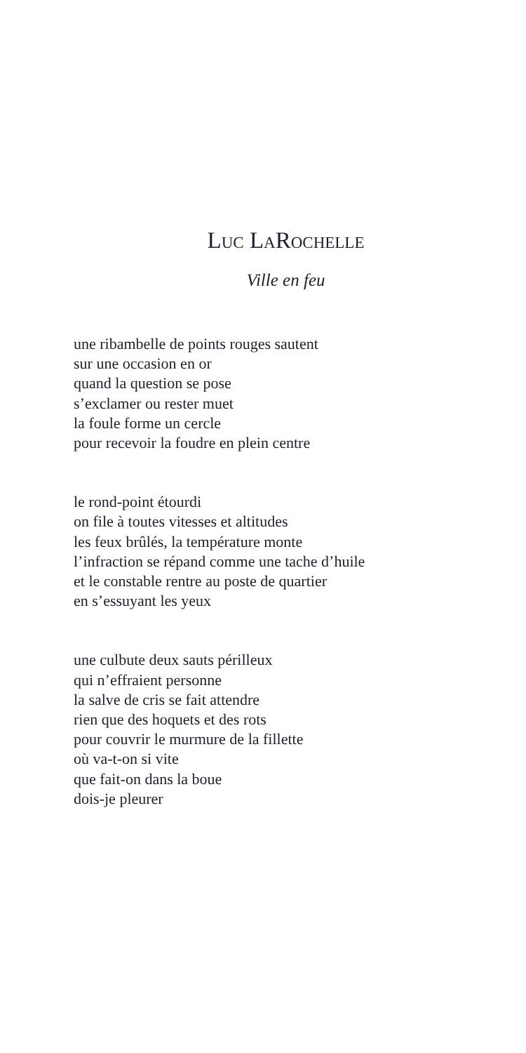Luc LaRochelle
Ville en feu
une ribambelle de points rouges sautent
sur une occasion en or
quand la question se pose
s’exclamer ou rester muet
la foule forme un cercle
pour recevoir la foudre en plein centre
le rond-point étourdi
on file à toutes vitesses et altitudes
les feux brûlés, la température monte
l’infraction se répand comme une tache d’huile
et le constable rentre au poste de quartier
en s’essuyant les yeux
une culbute deux sauts périlleux
qui n’effraient personne
la salve de cris se fait attendre
rien que des hoquets et des rots
pour couvrir le murmure de la fillette
où va-t-on si vite
que fait-on dans la boue
dois-je pleurer